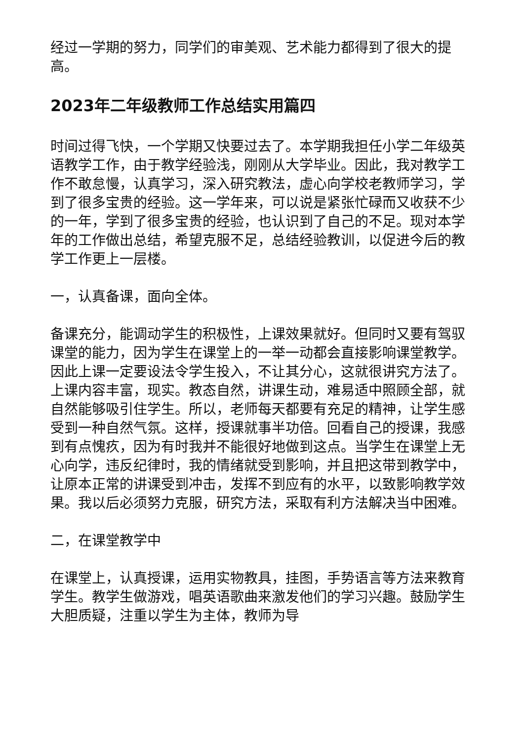经过一学期的努力，同学们的审美观、艺术能力都得到了很大的提高。
2023年二年级教师工作总结实用篇四
时间过得飞快，一个学期又快要过去了。本学期我担任小学二年级英语教学工作，由于教学经验浅，刚刚从大学毕业。因此，我对教学工作不敢怠慢，认真学习，深入研究教法，虚心向学校老教师学习，学到了很多宝贵的经验。这一学年来，可以说是紧张忙碌而又收获不少的一年，学到了很多宝贵的经验，也认识到了自己的不足。现对本学年的工作做出总结，希望克服不足，总结经验教训，以促进今后的教学工作更上一层楼。
一，认真备课，面向全体。
备课充分，能调动学生的积极性，上课效果就好。但同时又要有驾驭课堂的能力，因为学生在课堂上的一举一动都会直接影响课堂教学。因此上课一定要设法令学生投入，不让其分心，这就很讲究方法了。上课内容丰富，现实。教态自然，讲课生动，难易适中照顾全部，就自然能够吸引住学生。所以，老师每天都要有充足的精神，让学生感受到一种自然气氛。这样，授课就事半功倍。回看自己的授课，我感到有点愧疚，因为有时我并不能很好地做到这点。当学生在课堂上无心向学，违反纪律时，我的情绪就受到影响，并且把这带到教学中，让原本正常的讲课受到冲击，发挥不到应有的水平，以致影响教学效果。我以后必须努力克服，研究方法，采取有利方法解决当中困难。
二，在课堂教学中
在课堂上，认真授课，运用实物教具，挂图，手势语言等方法来教育学生。教学生做游戏，唱英语歌曲来激发他们的学习兴趣。鼓励学生大胆质疑，注重以学生为主体，教师为导